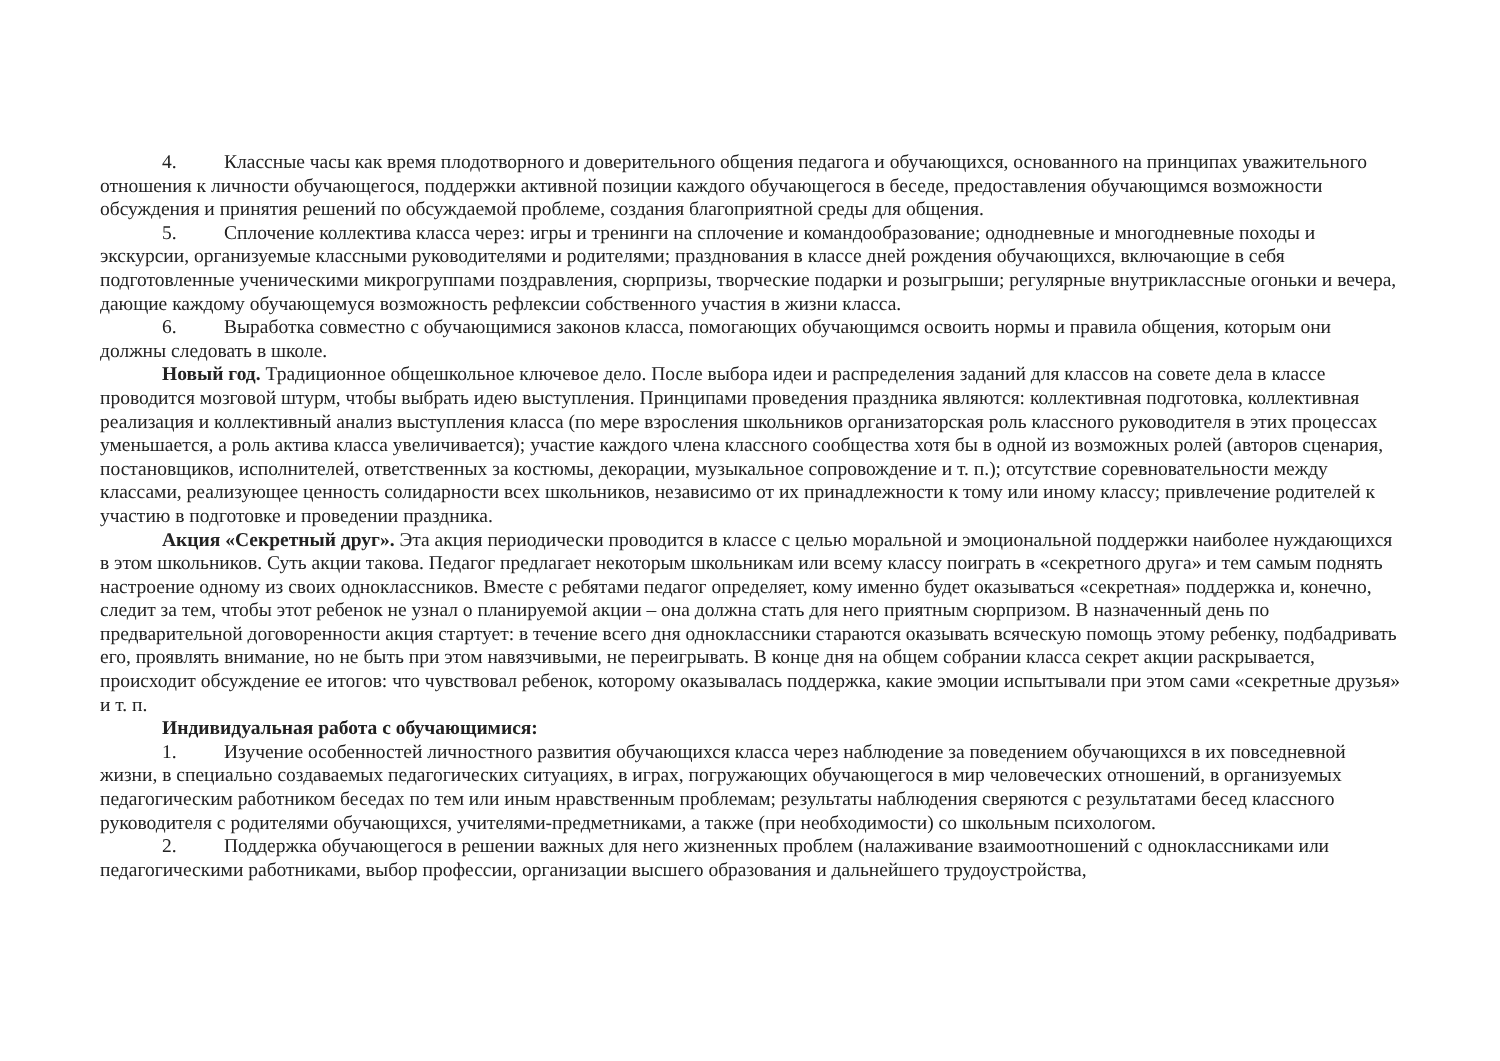4. Классные часы как время плодотворного и доверительного общения педагога и обучающихся, основанного на принципах уважительного отношения к личности обучающегося, поддержки активной позиции каждого обучающегося в беседе, предоставления обучающимся возможности обсуждения и принятия решений по обсуждаемой проблеме, создания благоприятной среды для общения.
5. Сплочение коллектива класса через: игры и тренинги на сплочение и командообразование; однодневные и многодневные походы и экскурсии, организуемые классными руководителями и родителями; празднования в классе дней рождения обучающихся, включающие в себя подготовленные ученическими микрогруппами поздравления, сюрпризы, творческие подарки и розыгрыши; регулярные внутриклассные огоньки и вечера, дающие каждому обучающемуся возможность рефлексии собственного участия в жизни класса.
6. Выработка совместно с обучающимися законов класса, помогающих обучающимся освоить нормы и правила общения, которым они должны следовать в школе.
Новый год. Традиционное общешкольное ключевое дело. После выбора идеи и распределения заданий для классов на совете дела в классе проводится мозговой штурм, чтобы выбрать идею выступления. Принципами проведения праздника являются: коллективная подготовка, коллективная реализация и коллективный анализ выступления класса (по мере взросления школьников организаторская роль классного руководителя в этих процессах уменьшается, а роль актива класса увеличивается); участие каждого члена классного сообщества хотя бы в одной из возможных ролей (авторов сценария, постановщиков, исполнителей, ответственных за костюмы, декорации, музыкальное сопровождение и т. п.); отсутствие соревновательности между классами, реализующее ценность солидарности всех школьников, независимо от их принадлежности к тому или иному классу; привлечение родителей к участию в подготовке и проведении праздника.
Акция «Секретный друг». Эта акция периодически проводится в классе с целью моральной и эмоциональной поддержки наиболее нуждающихся в этом школьников. Суть акции такова. Педагог предлагает некоторым школьникам или всему классу поиграть в «секретного друга» и тем самым поднять настроение одному из своих одноклассников. Вместе с ребятами педагог определяет, кому именно будет оказываться «секретная» поддержка и, конечно, следит за тем, чтобы этот ребенок не узнал о планируемой акции – она должна стать для него приятным сюрпризом. В назначенный день по предварительной договоренности акция стартует: в течение всего дня одноклассники стараются оказывать всяческую помощь этому ребенку, подбадривать его, проявлять внимание, но не быть при этом навязчивыми, не переигрывать. В конце дня на общем собрании класса секрет акции раскрывается, происходит обсуждение ее итогов: что чувствовал ребенок, которому оказывалась поддержка, какие эмоции испытывали при этом сами «секретные друзья» и т. п.
Индивидуальная работа с обучающимися:
1. Изучение особенностей личностного развития обучающихся класса через наблюдение за поведением обучающихся в их повседневной жизни, в специально создаваемых педагогических ситуациях, в играх, погружающих обучающегося в мир человеческих отношений, в организуемых педагогическим работником беседах по тем или иным нравственным проблемам; результаты наблюдения сверяются с результатами бесед классного руководителя с родителями обучающихся, учителями-предметниками, а также (при необходимости) со школьным психологом.
2. Поддержка обучающегося в решении важных для него жизненных проблем (налаживание взаимоотношений с одноклассниками или педагогическими работниками, выбор профессии, организации высшего образования и дальнейшего трудоустройства,